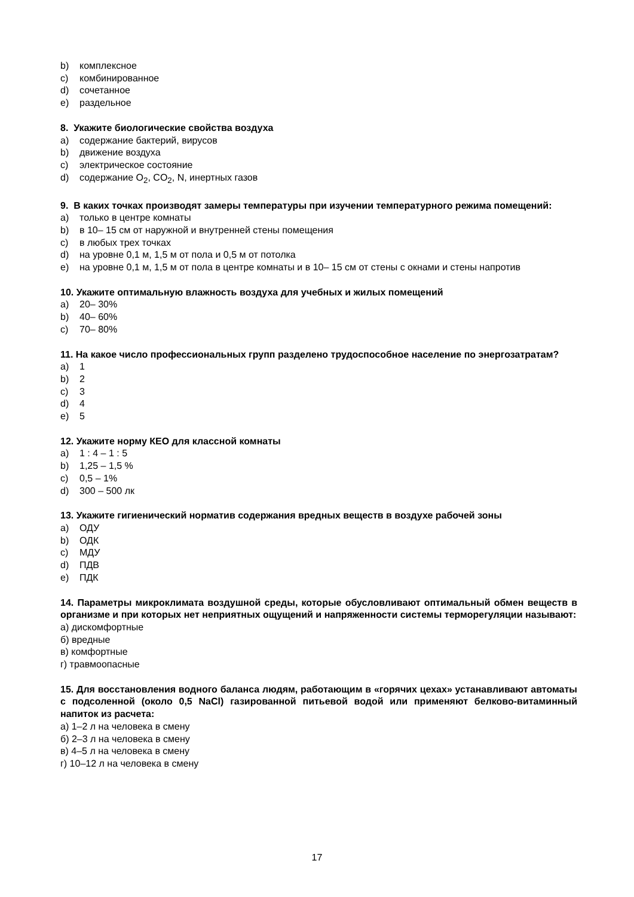b) комплексное
c) комбинированное
d) сочетанное
e) раздельное
8. Укажите биологические свойства воздуха
a) содержание бактерий, вирусов
b) движение воздуха
c) электрическое состояние
d) содержание O<sub>2</sub>, CO<sub>2</sub>, N, инертных газов
9. В каких точках производят замеры температуры при изучении температурного режима помещений:
a) только в центре комнаты
b) в 10‒ 15 см от наружной и внутренней стены помещения
c) в любых трех точках
d) на уровне 0,1 м, 1,5 м от пола и 0,5 м от потолка
e) на уровне 0,1 м, 1,5 м от пола в центре комнаты и в 10‒ 15 см от стены с окнами и стены напротив
10. Укажите оптимальную влажность воздуха для учебных и жилых помещений
a) 20‒ 30%
b) 40‒ 60%
c) 70‒ 80%
11. На какое число профессиональных групп разделено трудоспособное население по энергозатратам?
a) 1
b) 2
c) 3
d) 4
e) 5
12. Укажите норму КЕО для классной комнаты
a) 1 : 4 – 1 : 5
b) 1,25 – 1,5 %
c) 0,5 – 1%
d) 300 – 500 лк
13. Укажите гигиенический норматив содержания вредных веществ в воздухе рабочей зоны
a) ОДУ
b) ОДК
c) МДУ
d) ПДВ
e) ПДК
14. Параметры микроклимата воздушной среды, которые обусловливают оптимальный обмен веществ в организме и при которых нет неприятных ощущений и напряженности системы терморегуляции называют:
а) дискомфортные
б) вредные
в) комфортные
г) травмоопасные
15. Для восстановления водного баланса людям, работающим в «горячих цехах» устанавливают автоматы с подсоленной (около 0,5 NaCl) газированной питьевой водой или применяют белково-витаминный напиток из расчета:
а) 1–2 л на человека в смену
б) 2–3 л на человека в смену
в) 4–5 л на человека в смену
г) 10–12 л на человека в смену
17